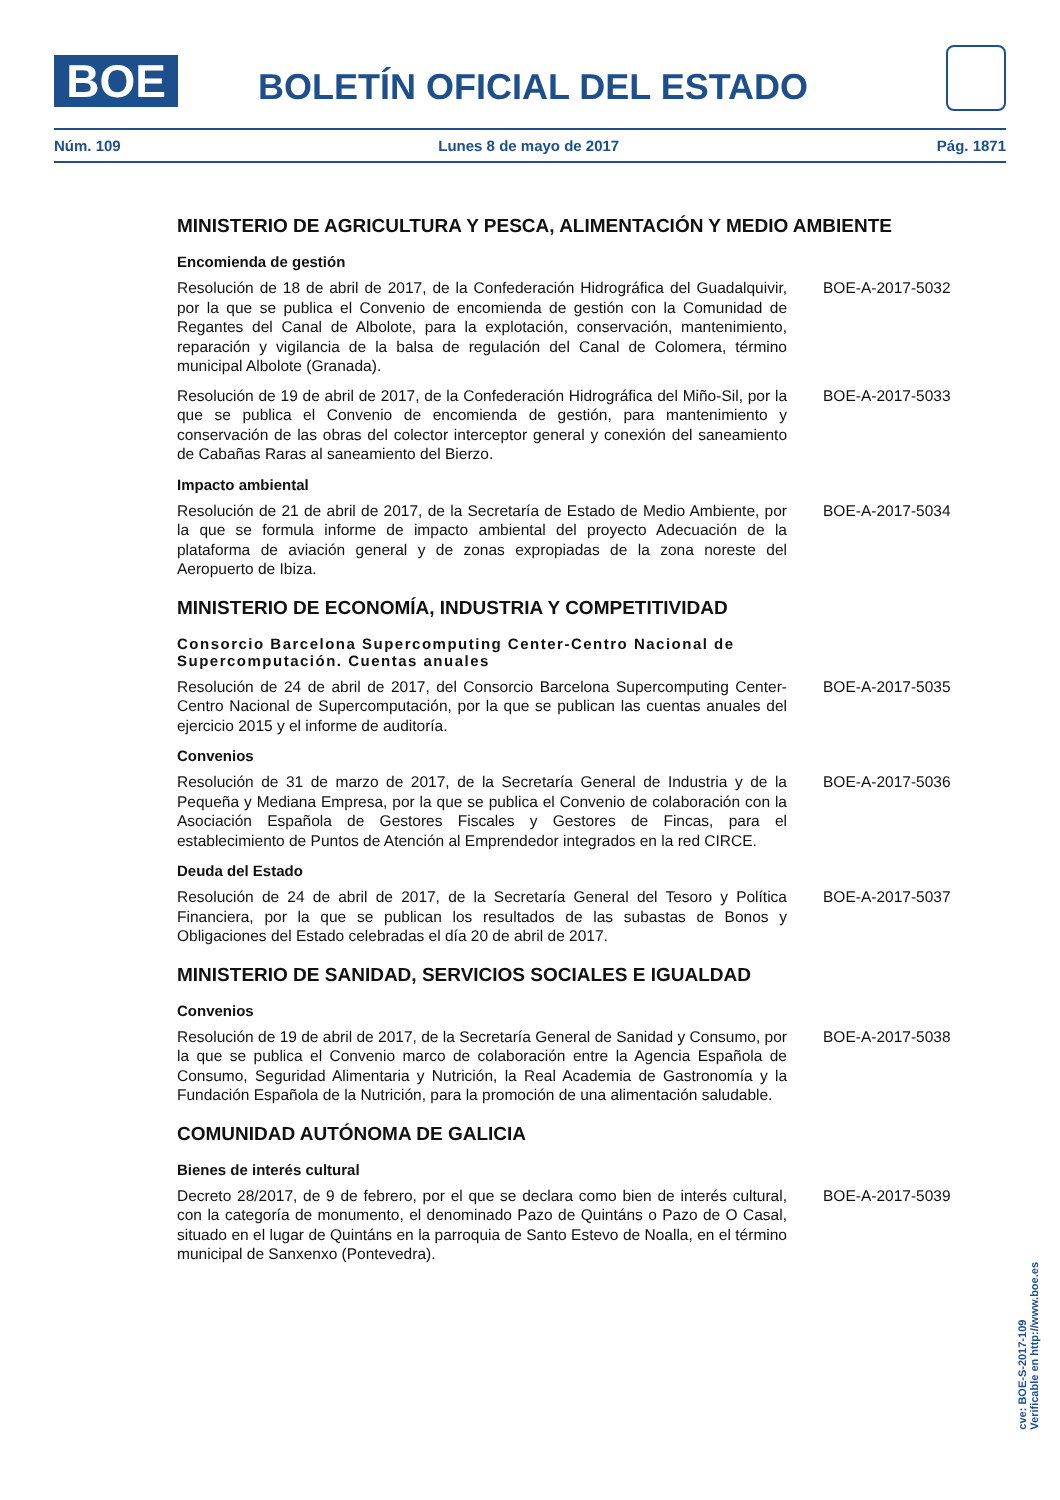BOE BOLETÍN OFICIAL DEL ESTADO
Núm. 109 Lunes 8 de mayo de 2017 Pág. 1871
MINISTERIO DE AGRICULTURA Y PESCA, ALIMENTACIÓN Y MEDIO AMBIENTE
Encomienda de gestión
Resolución de 18 de abril de 2017, de la Confederación Hidrográfica del Guadalquivir, por la que se publica el Convenio de encomienda de gestión con la Comunidad de Regantes del Canal de Albolote, para la explotación, conservación, mantenimiento, reparación y vigilancia de la balsa de regulación del Canal de Colomera, término municipal Albolote (Granada).
BOE-A-2017-5032
Resolución de 19 de abril de 2017, de la Confederación Hidrográfica del Miño-Sil, por la que se publica el Convenio de encomienda de gestión, para mantenimiento y conservación de las obras del colector interceptor general y conexión del saneamiento de Cabañas Raras al saneamiento del Bierzo.
BOE-A-2017-5033
Impacto ambiental
Resolución de 21 de abril de 2017, de la Secretaría de Estado de Medio Ambiente, por la que se formula informe de impacto ambiental del proyecto Adecuación de la plataforma de aviación general y de zonas expropiadas de la zona noreste del Aeropuerto de Ibiza.
BOE-A-2017-5034
MINISTERIO DE ECONOMÍA, INDUSTRIA Y COMPETITIVIDAD
Consorcio Barcelona Supercomputing Center-Centro Nacional de Supercomputación. Cuentas anuales
Resolución de 24 de abril de 2017, del Consorcio Barcelona Supercomputing Center-Centro Nacional de Supercomputación, por la que se publican las cuentas anuales del ejercicio 2015 y el informe de auditoría.
BOE-A-2017-5035
Convenios
Resolución de 31 de marzo de 2017, de la Secretaría General de Industria y de la Pequeña y Mediana Empresa, por la que se publica el Convenio de colaboración con la Asociación Española de Gestores Fiscales y Gestores de Fincas, para el establecimiento de Puntos de Atención al Emprendedor integrados en la red CIRCE.
BOE-A-2017-5036
Deuda del Estado
Resolución de 24 de abril de 2017, de la Secretaría General del Tesoro y Política Financiera, por la que se publican los resultados de las subastas de Bonos y Obligaciones del Estado celebradas el día 20 de abril de 2017.
BOE-A-2017-5037
MINISTERIO DE SANIDAD, SERVICIOS SOCIALES E IGUALDAD
Convenios
Resolución de 19 de abril de 2017, de la Secretaría General de Sanidad y Consumo, por la que se publica el Convenio marco de colaboración entre la Agencia Española de Consumo, Seguridad Alimentaria y Nutrición, la Real Academia de Gastronomía y la Fundación Española de la Nutrición, para la promoción de una alimentación saludable.
BOE-A-2017-5038
COMUNIDAD AUTÓNOMA DE GALICIA
Bienes de interés cultural
Decreto 28/2017, de 9 de febrero, por el que se declara como bien de interés cultural, con la categoría de monumento, el denominado Pazo de Quintáns o Pazo de O Casal, situado en el lugar de Quintáns en la parroquia de Santo Estevo de Noalla, en el término municipal de Sanxenxo (Pontevedra).
BOE-A-2017-5039
cve: BOE-S-2017-109
Verificable en http://www.boe.es